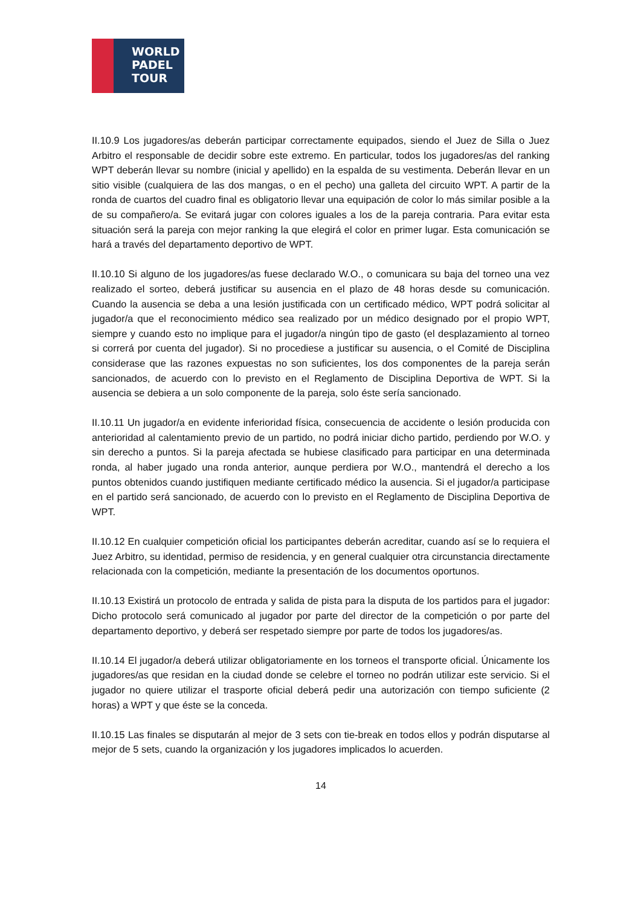WORLD
PADEL
TOUR
II.10.9 Los jugadores/as deberán participar correctamente equipados, siendo el Juez de Silla o Juez Arbitro el responsable de decidir sobre este extremo. En particular, todos los jugadores/as del ranking WPT deberán llevar su nombre (inicial y apellido) en la espalda de su vestimenta. Deberán llevar en un sitio visible (cualquiera de las dos mangas, o en el pecho) una galleta del circuito WPT. A partir de la ronda de cuartos del cuadro final es obligatorio llevar una equipación de color lo más similar posible a la de su compañero/a. Se evitará jugar con colores iguales a los de la pareja contraria. Para evitar esta situación será la pareja con mejor ranking la que elegirá el color en primer lugar. Esta comunicación se hará a través del departamento deportivo de WPT.
II.10.10 Si alguno de los jugadores/as fuese declarado W.O., o comunicara su baja del torneo una vez realizado el sorteo, deberá justificar su ausencia en el plazo de 48 horas desde su comunicación. Cuando la ausencia se deba a una lesión justificada con un certificado médico, WPT podrá solicitar al jugador/a que el reconocimiento médico sea realizado por un médico designado por el propio WPT, siempre y cuando esto no implique para el jugador/a ningún tipo de gasto (el desplazamiento al torneo si correrá por cuenta del jugador). Si no procediese a justificar su ausencia, o el Comité de Disciplina considerase que las razones expuestas no son suficientes, los dos componentes de la pareja serán sancionados, de acuerdo con lo previsto en el Reglamento de Disciplina Deportiva de WPT. Si la ausencia se debiera a un solo componente de la pareja, solo éste sería sancionado.
II.10.11 Un jugador/a en evidente inferioridad física, consecuencia de accidente o lesión producida con anterioridad al calentamiento previo de un partido, no podrá iniciar dicho partido, perdiendo por W.O. y sin derecho a puntos. Si la pareja afectada se hubiese clasificado para participar en una determinada ronda, al haber jugado una ronda anterior, aunque perdiera por W.O., mantendrá el derecho a los puntos obtenidos cuando justifiquen mediante certificado médico la ausencia. Si el jugador/a participase en el partido será sancionado, de acuerdo con lo previsto en el Reglamento de Disciplina Deportiva de WPT.
II.10.12 En cualquier competición oficial los participantes deberán acreditar, cuando así se lo requiera el Juez Arbitro, su identidad, permiso de residencia, y en general cualquier otra circunstancia directamente relacionada con la competición, mediante la presentación de los documentos oportunos.
II.10.13 Existirá un protocolo de entrada y salida de pista para la disputa de los partidos para el jugador: Dicho protocolo será comunicado al jugador por parte del director de la competición o por parte del departamento deportivo, y deberá ser respetado siempre por parte de todos los jugadores/as.
II.10.14 El jugador/a deberá utilizar obligatoriamente en los torneos el transporte oficial. Únicamente los jugadores/as que residan en la ciudad donde se celebre el torneo no podrán utilizar este servicio. Si el jugador no quiere utilizar el trasporte oficial deberá pedir una autorización con tiempo suficiente (2 horas) a WPT y que éste se la conceda.
II.10.15 Las finales se disputarán al mejor de 3 sets con tie-break en todos ellos y podrán disputarse al mejor de 5 sets, cuando la organización y los jugadores implicados lo acuerden.
14